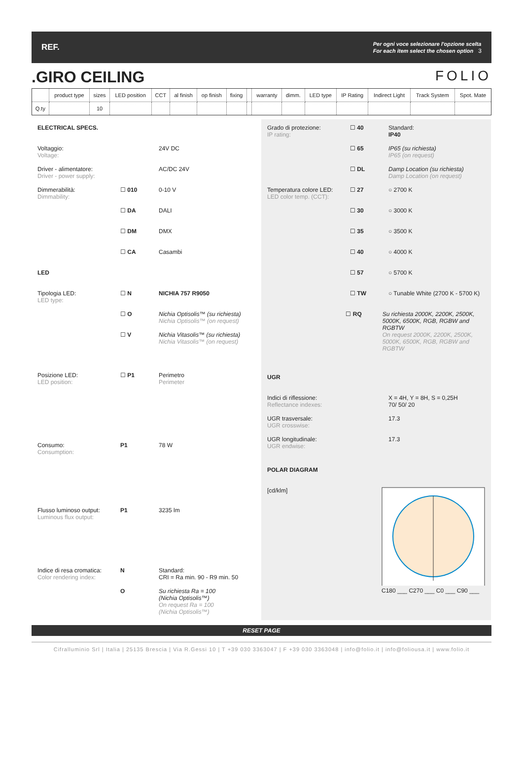REF. Per ogni voce selezionare l'opzione scelta
For each item select the chosen option 3
.GIRO CEILING FOLIO
| | product type | sizes | LED position | CCT | al finish | op finish | fixing | | warranty | dimm. | LED type | IP Rating | Indirect Light | Track System | Spot. Mate |
| Q.ty | | 10 | | | | | | | | | | | | | |
ELECTRICAL SPECS.
Voltaggio:
Voltage:
24V DC
Driver - alimentatore:
Driver - power supply:
AC/DC 24V
Dimmerabilità:
Dimmability:
☐ 010 0-10 V
☐ DA DALI
☐ DM DMX
☐ CA Casambi
LED
Tipologia LED:
LED type:
☐ N NICHIA 757 R9050
☐ O Nichia Optisolis™ (su richiesta)
Nichia Optisolis™ (on request)
☐ V Nichia Vitasolis™ (su richiesta)
Nichia Vitasolis™ (on request)
Posizione LED:
LED position:
☐ P1 Perimetro
Perimeter
Consumo:
Consumption:
P1 78 W
Flusso luminoso output:
Luminous flux output:
P1 3235 lm
Indice di resa cromatica:
Color rendering index:
N Standard:
CRI = Ra min. 90 - R9 min. 50
O Su richiesta Ra = 100
(Nichia Optisolis™)
On request Ra = 100
(Nichia Optisolis™)
Grado di protezione:
IP rating:
☐ 40 Standard:
IP40
☐ 65 IP65 (su richiesta)
IP65 (on request)
☐ DL Damp Location (su richiesta)
Damp Location (on request)
Temperatura colore LED:
LED color temp. (CCT):
☐ 27 ○ 2700 K
☐ 30 ○ 3000 K
☐ 35 ○ 3500 K
☐ 40 ○ 4000 K
☐ 57 ○ 5700 K
☐ TW ○ Tunable White (2700 K - 5700 K)
☐ RQ Su richiesta 2000K, 2200K, 2500K, 5000K, 6500K, RGB, RGBW and RGBTW
On request 2000K, 2200K, 2500K, 5000K, 6500K, RGB, RGBW and RGBTW
UGR
Indici di riflessione:
Reflectance indexes:
X = 4H, Y = 8H, S = 0,25H
70/ 50/ 20
UGR trasversale:
UGR crosswise:
17.3
UGR longitudinale:
UGR endwise:
17.3
POLAR DIAGRAM
[cd/klm]
C180 ___ C270 ___ C0 ___ C90 ___
RESET PAGE
Cifralluminio Srl | Italia | 25135 Brescia | Via R.Gessi 10 | T +39 030 3363047 | F +39 030 3363048 | info@folio.it | info@foliousa.it | www.folio.it